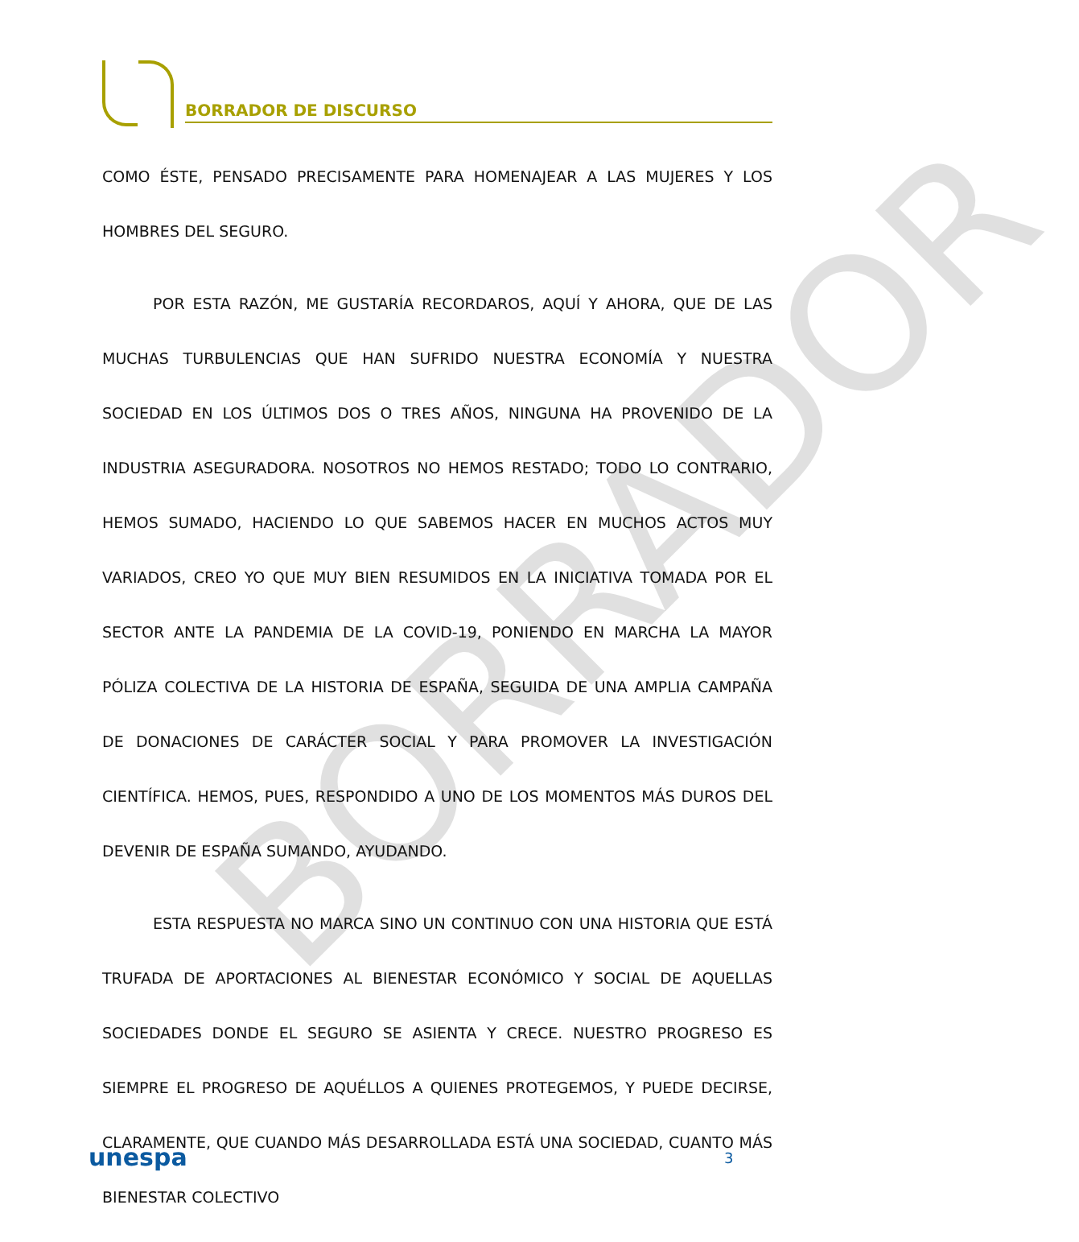BORRADOR DE DISCURSO
BORRADOR
COMO ÉSTE, PENSADO PRECISAMENTE PARA HOMENAJEAR A LAS MUJERES Y LOS HOMBRES DEL SEGURO.
POR ESTA RAZÓN, ME GUSTARÍA RECORDAROS, AQUÍ Y AHORA, QUE DE LAS MUCHAS TURBULENCIAS QUE HAN SUFRIDO NUESTRA ECONOMÍA Y NUESTRA SOCIEDAD EN LOS ÚLTIMOS DOS O TRES AÑOS, NINGUNA HA PROVENIDO DE LA INDUSTRIA ASEGURADORA. NOSOTROS NO HEMOS RESTADO; TODO LO CONTRARIO, HEMOS SUMADO, HACIENDO LO QUE SABEMOS HACER EN MUCHOS ACTOS MUY VARIADOS, CREO YO QUE MUY BIEN RESUMIDOS EN LA INICIATIVA TOMADA POR EL SECTOR ANTE LA PANDEMIA DE LA COVID-19, PONIENDO EN MARCHA LA MAYOR PÓLIZA COLECTIVA DE LA HISTORIA DE ESPAÑA, SEGUIDA DE UNA AMPLIA CAMPAÑA DE DONACIONES DE CARÁCTER SOCIAL Y PARA PROMOVER LA INVESTIGACIÓN CIENTÍFICA. HEMOS, PUES, RESPONDIDO A UNO DE LOS MOMENTOS MÁS DUROS DEL DEVENIR DE ESPAÑA SUMANDO, AYUDANDO.
ESTA RESPUESTA NO MARCA SINO UN CONTINUO CON UNA HISTORIA QUE ESTÁ TRUFADA DE APORTACIONES AL BIENESTAR ECONÓMICO Y SOCIAL DE AQUELLAS SOCIEDADES DONDE EL SEGURO SE ASIENTA Y CRECE. NUESTRO PROGRESO ES SIEMPRE EL PROGRESO DE AQUÉLLOS A QUIENES PROTEGEMOS, Y PUEDE DECIRSE, CLARAMENTE, QUE CUANDO MÁS DESARROLLADA ESTÁ UNA SOCIEDAD, CUANTO MÁS BIENESTAR COLECTIVO
unespa 3